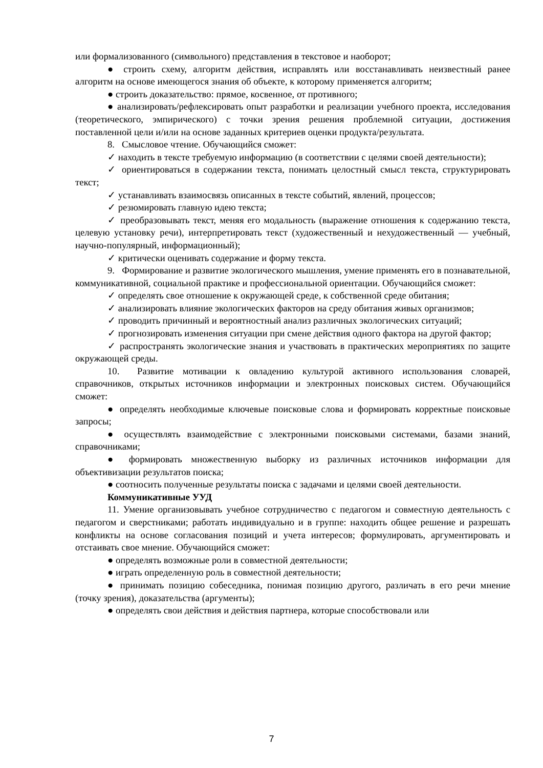или формализованного (символьного) представления в текстовое и наоборот;
● строить схему, алгоритм действия, исправлять или восстанавливать неизвестный ранее алгоритм на основе имеющегося знания об объекте, к которому применяется алгоритм;
● строить доказательство: прямое, косвенное, от противного;
● анализировать/рефлексировать опыт разработки и реализации учебного проекта, исследования (теоретического, эмпирического) с точки зрения решения проблемной ситуации, достижения поставленной цели и/или на основе заданных критериев оценки продукта/результата.
8. Смысловое чтение. Обучающийся сможет:
✓ находить в тексте требуемую информацию (в соответствии с целями своей деятельности);
✓ ориентироваться в содержании текста, понимать целостный смысл текста, структурировать текст;
✓ устанавливать взаимосвязь описанных в тексте событий, явлений, процессов;
✓ резюмировать главную идею текста;
✓ преобразовывать текст, меняя его модальность (выражение отношения к содержанию текста, целевую установку речи), интерпретировать текст (художественный и нехудожественный — учебный, научно-популярный, информационный);
✓ критически оценивать содержание и форму текста.
9. Формирование и развитие экологического мышления, умение применять его в познавательной, коммуникативной, социальной практике и профессиональной ориентации. Обучающийся сможет:
✓ определять свое отношение к окружающей среде, к собственной среде обитания;
✓ анализировать влияние экологических факторов на среду обитания живых организмов;
✓ проводить причинный и вероятностный анализ различных экологических ситуаций;
✓ прогнозировать изменения ситуации при смене действия одного фактора на другой фактор;
✓ распространять экологические знания и участвовать в практических мероприятиях по защите окружающей среды.
10. Развитие мотивации к овладению культурой активного использования словарей, справочников, открытых источников информации и электронных поисковых систем. Обучающийся сможет:
● определять необходимые ключевые поисковые слова и формировать корректные поисковые запросы;
● осуществлять взаимодействие с электронными поисковыми системами, базами знаний, справочниками;
● формировать множественную выборку из различных источников информации для объективизации результатов поиска;
● соотносить полученные результаты поиска с задачами и целями своей деятельности.
Коммуникативные УУД
11. Умение организовывать учебное сотрудничество с педагогом и совместную деятельность с педагогом и сверстниками; работать индивидуально и в группе: находить общее решение и разрешать конфликты на основе согласования позиций и учета интересов; формулировать, аргументировать и отстаивать свое мнение. Обучающийся сможет:
● определять возможные роли в совместной деятельности;
● играть определенную роль в совместной деятельности;
● принимать позицию собеседника, понимая позицию другого, различать в его речи мнение (точку зрения), доказательства (аргументы);
● определять свои действия и действия партнера, которые способствовали или
7